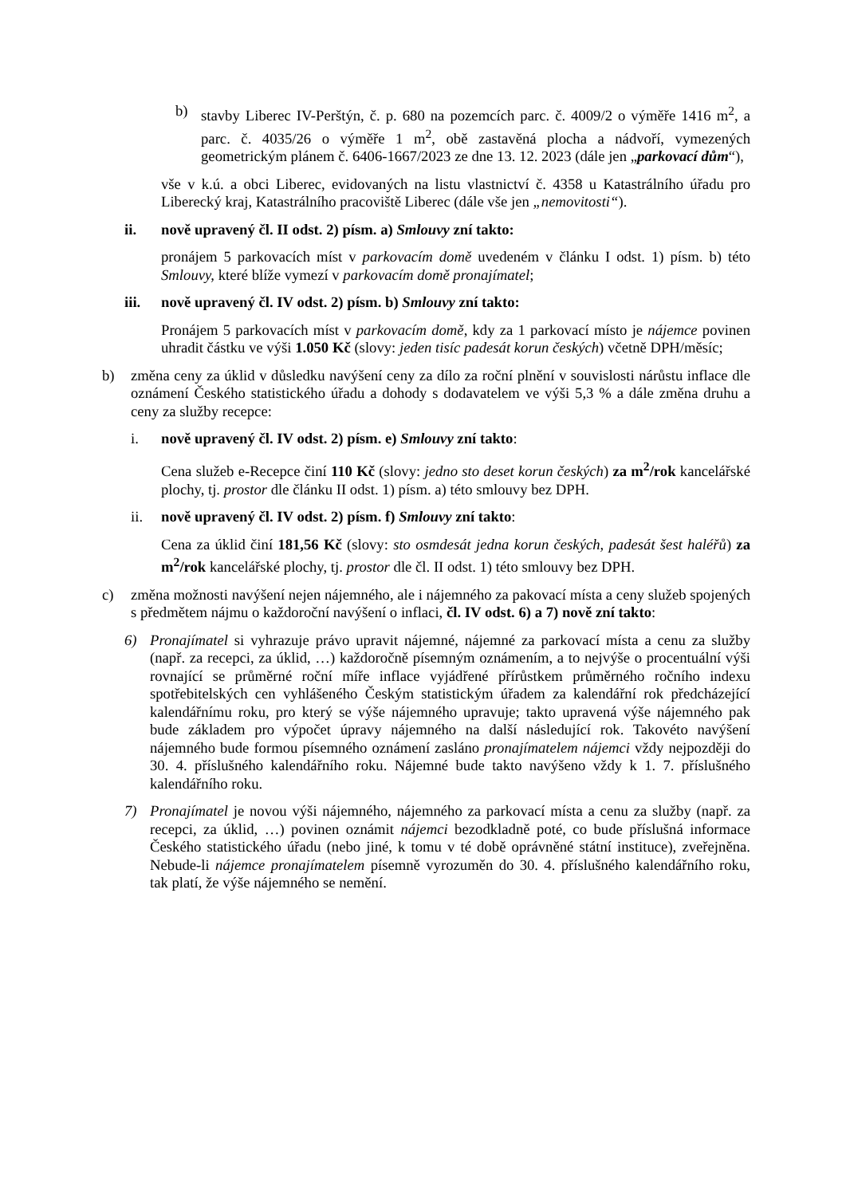b) stavby Liberec IV-Perštýn, č. p. 680 na pozemcích parc. č. 4009/2 o výměře 1416 m<sup>2</sup>, a parc. č. 4035/26 o výměře 1 m<sup>2</sup>, obě zastavěná plocha a nádvoří, vymezených geometrickým plánem č. 6406-1667/2023 ze dne 13. 12. 2023 (dále jen „parkovací dům“),
vše v k.ú. a obci Liberec, evidovaných na listu vlastnictví č. 4358 u Katastrálního úřadu pro Liberecký kraj, Katastrálního pracoviště Liberec (dále vše jen „nemovitosti“).
ii. nově upravený čl. II odst. 2) písm. a) Smlouvy zní takto:
pronájem 5 parkovacích míst v parkovacím domě uvedeném v článku I odst. 1) písm. b) této Smlouvy, které blíže vymezí v parkovacím domě pronajímatel;
iii. nově upravený čl. IV odst. 2) písm. b) Smlouvy zní takto:
Pronájem 5 parkovacích míst v parkovacím domě, kdy za 1 parkovací místo je nájemce povinen uhradit částku ve výši 1.050 Kč (slovy: jeden tisíc padesát korun českých) včetně DPH/měsíc;
b) změna ceny za úklid v důsledku navýšení ceny za dílo za roční plnění v souvislosti nárůstu inflace dle oznámení Českého statistického úřadu a dohody s dodavatelem ve výši 5,3 % a dále změna druhu a ceny za služby recepce:
i. nově upravený čl. IV odst. 2) písm. e) Smlouvy zní takto:
Cena služeb e-Recepce činí 110 Kč (slovy: jedno sto deset korun českých) za m<sup>2</sup>/rok kancelářské plochy, tj. prostor dle článku II odst. 1) písm. a) této smlouvy bez DPH.
ii. nově upravený čl. IV odst. 2) písm. f) Smlouvy zní takto:
Cena za úklid činí 181,56 Kč (slovy: sto osmdesát jedna korun českých, padesát šest haléřů) za m<sup>2</sup>/rok kancelářské plochy, tj. prostor dle čl. II odst. 1) této smlouvy bez DPH.
c) změna možnosti navýšení nejen nájemného, ale i nájemného za pakovací místa a ceny služeb spojených s předmětem nájmu o každoroční navýšení o inflaci, čl. IV odst. 6) a 7) nově zní takto:
6) Pronajímatel si vyhrazuje právo upravit nájemné, nájemné za parkovací místa a cenu za služby (např. za recepci, za úklid, …) každoročně písemným oznámením, a to nejvýše o procentuální výši rovnající se průměrné roční míře inflace vyjádřené přírůstkem průměrného ročního indexu spotřebitelských cen vyhlášeného Českým statistickým úřadem za kalendářní rok předcházející kalendářnímu roku, pro který se výše nájemného upravuje; takto upravená výše nájemného pak bude základem pro výpočet úpravy nájemného na další následující rok. Takovéto navýšení nájemného bude formou písemného oznámení zasláno pronajímatelem nájemci vždy nejpozději do 30. 4. příslušného kalendářního roku. Nájemné bude takto navýšeno vždy k 1. 7. příslušného kalendářního roku.
7) Pronajímatel je novou výši nájemného, nájemného za parkovací místa a cenu za služby (např. za recepci, za úklid, …) povinen oznámit nájemci bezodkladně poté, co bude příslušná informace Českého statistického úřadu (nebo jiné, k tomu v té době oprávněné státní instituce), zveřejněna. Nebude-li nájemce pronajímatelem písemně vyrozuměn do 30. 4. příslušného kalendářního roku, tak platí, že výše nájemného se nemění.